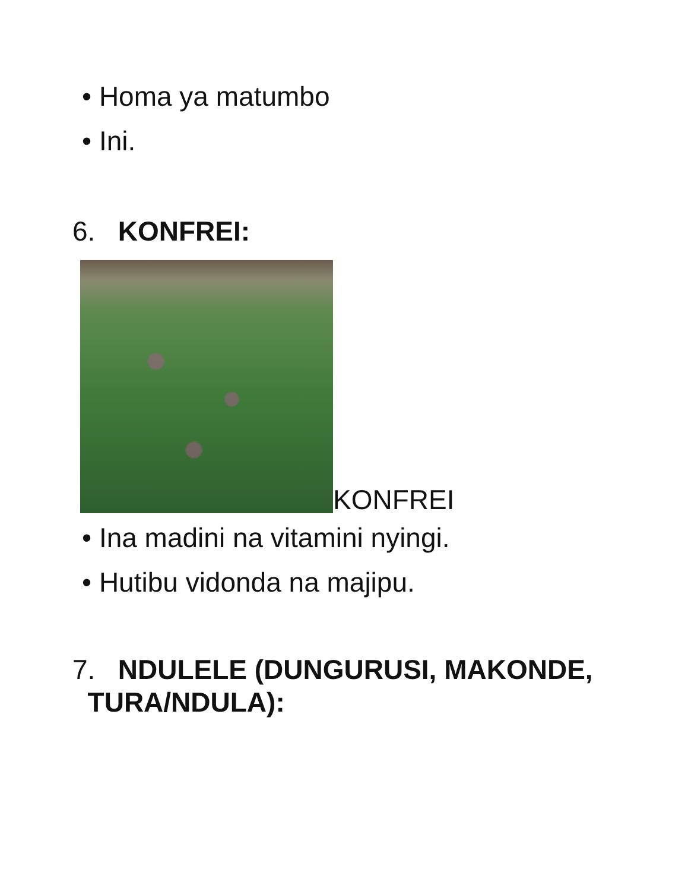• Homa ya matumbo
• Ini.
6. KONFREI:
KONFREI
• Ina madini na vitamini nyingi.
• Hutibu vidonda na majipu.
7. NDULELE (DUNGURUSI, MAKONDE,
TURA/NDULA):